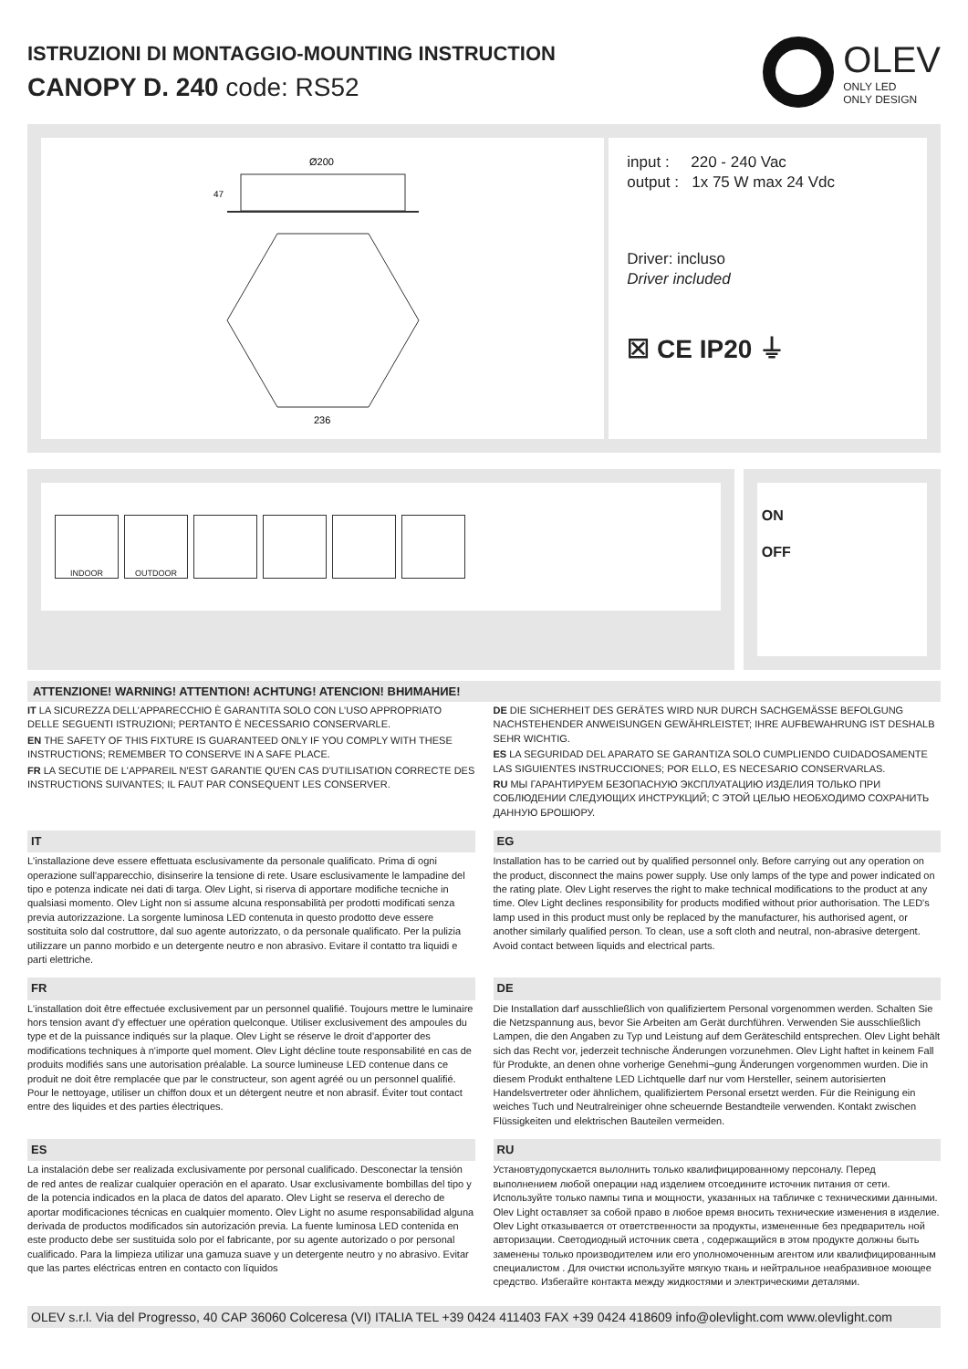ISTRUZIONI DI MONTAGGIO-MOUNTING INSTRUCTION
CANOPY D. 240 code: RS52
OLEV
ONLY LED
ONLY DESIGN
Ø200
47
236
input : 220 - 240 Vac
output : 1x 75 W max 24 Vdc
Driver: incluso
Driver included
☒ CE IP20 ⏚
INDOOR OUTDOOR
ON
OFF
ATTENZIONE! WARNING! ATTENTION! ACHTUNG! ATENCION! ВНИМАНИЕ!
IT LA SICUREZZA DELL’APPARECCHIO È GARANTITA SOLO CON L’USO APPROPRIATO DELLE SEGUENTI ISTRUZIONI; PERTANTO È NECESSARIO CONSERVARLE.
EN THE SAFETY OF THIS FIXTURE IS GUARANTEED ONLY IF YOU COMPLY WITH THESE INSTRUCTIONS; REMEMBER TO CONSERVE IN A SAFE PLACE.
FR LA SECUTIE DE L'APPAREIL N'EST GARANTIE QU'EN CAS D'UTILISATION CORRECTE DES INSTRUCTIONS SUIVANTES; IL FAUT PAR CONSEQUENT LES CONSERVER.
DE DIE SICHERHEIT DES GERÄTES WIRD NUR DURCH SACHGEMÄSSE BEFOLGUNG NACHSTEHENDER ANWEISUNGEN GEWÄHRLEISTET; IHRE AUFBEWAHRUNG IST DESHALB SEHR WICHTIG.
ES LA SEGURIDAD DEL APARATO SE GARANTIZA SOLO CUMPLIENDO CUIDADOSAMENTE LAS SIGUIENTES INSTRUCCIONES; POR ELLO, ES NECESARIO CONSERVARLAS.
RU МЫ ГАРАНТИРУЕМ БЕЗОПАСНУЮ ЭКСПЛУАТАЦИЮ ИЗДЕЛИЯ ТОЛЬКО ПРИ СОБЛЮДЕНИИ СЛЕДУЮЩИХ ИНСТРУКЦИЙ; С ЭТОЙ ЦЕЛЬЮ НЕОБХОДИМО СОХРАНИТЬ ДАННУЮ БРОШЮРУ.
IT
L'installazione deve essere effettuata esclusivamente da personale qualificato. Prima di ogni operazione sull'apparecchio, disinserire la tensione di rete. Usare esclusivamente le lampadine del tipo e potenza indicate nei dati di targa. Olev Light, si riserva di apportare modifiche tecniche in qualsiasi momento. Olev Light non si assume alcuna responsabilità per prodotti modificati senza previa autorizzazione. La sorgente luminosa LED contenuta in questo prodotto deve essere sostituita solo dal costruttore, dal suo agente autorizzato, o da personale qualificato. Per la pulizia utilizzare un panno morbido e un detergente neutro e non abrasivo. Evitare il contatto tra liquidi e parti elettriche.
EG
Installation has to be carried out by qualified personnel only. Before carrying out any operation on the product, disconnect the mains power supply. Use only lamps of the type and power indicated on the rating plate. Olev Light reserves the right to make technical modifications to the product at any time. Olev Light declines responsibility for products modified without prior authorisation. The LED's lamp used in this product must only be replaced by the manufacturer, his authorised agent, or another similarly qualified person. To clean, use a soft cloth and neutral, non-abrasive detergent. Avoid contact between liquids and electrical parts.
FR
L'installation doit être effectuée exclusivement par un personnel qualifié. Toujours mettre le luminaire hors tension avant d'y effectuer une opération quelconque. Utiliser exclusivement des ampoules du type et de la puissance indiqués sur la plaque. Olev Light se réserve le droit d'apporter des modifications techniques à n'importe quel moment. Olev Light décline toute responsabilité en cas de produits modifiés sans une autorisation préalable. La source lumineuse LED contenue dans ce produit ne doit être remplacée que par le constructeur, son agent agréé ou un personnel qualifié. Pour le nettoyage, utiliser un chiffon doux et un détergent neutre et non abrasif. Éviter tout contact entre des liquides et des parties électriques.
DE
Die Installation darf ausschließlich von qualifiziertem Personal vorgenommen werden. Schalten Sie die Netzspannung aus, bevor Sie Arbeiten am Gerät durchführen. Verwenden Sie ausschließlich Lampen, die den Angaben zu Typ und Leistung auf dem Geräteschild entsprechen. Olev Light behält sich das Recht vor, jederzeit technische Änderungen vorzunehmen. Olev Light haftet in keinem Fall für Produkte, an denen ohne vorherige Genehmi¬gung Änderungen vorgenommen wurden. Die in diesem Produkt enthaltene LED Lichtquelle darf nur vom Hersteller, seinem autorisierten Handelsvertreter oder ähnlichem, qualifiziertem Personal ersetzt werden. Für die Reinigung ein weiches Tuch und Neutralreiniger ohne scheuernde Bestandteile verwenden. Kontakt zwischen Flüssigkeiten und elektrischen Bauteilen vermeiden.
ES
La instalación debe ser realizada exclusivamente por personal cualificado. Desconectar la tensión de red antes de realizar cualquier operación en el aparato. Usar exclusivamente bombillas del tipo y de la potencia indicados en la placa de datos del aparato. Olev Light se reserva el derecho de aportar modificaciones técnicas en cualquier momento. Olev Light no asume responsabilidad alguna derivada de productos modificados sin autorización previa. La fuente luminosa LED contenida en este producto debe ser sustituida solo por el fabricante, por su agente autorizado o por personal cualificado. Para la limpieza utilizar una gamuza suave y un detergente neutro y no abrasivo. Evitar que las partes eléctricas entren en contacto con líquidos
RU
Установтудопускается вылолнить только квалифицированному персоналу. Перед выполнением любой операции над изделием отсоедините источник питания от сети. Используйте только пампы типа и мощности, указанных на табличке с техническими данными. Olev Light оставляет за собой право в любое время вносить технические изменения в изделие. Olev Light отказывается от ответственности за продукты, измененные без предваритель ной авторизации. Светодиодный источник света , содержащийся в этом продукте должны быть заменены только производителем или его уполномоченным агентом или квалифицированным специалистом . Для очистки используйте мягкую ткань и нейтральное неабразивное моющее средство. Избегайте контакта между жидкостями и электрическими деталями.
OLEV s.r.l. Via del Progresso, 40 CAP 36060 Colceresa (VI) ITALIA TEL +39 0424 411403 FAX +39 0424 418609 info@olevlight.com www.olevlight.com